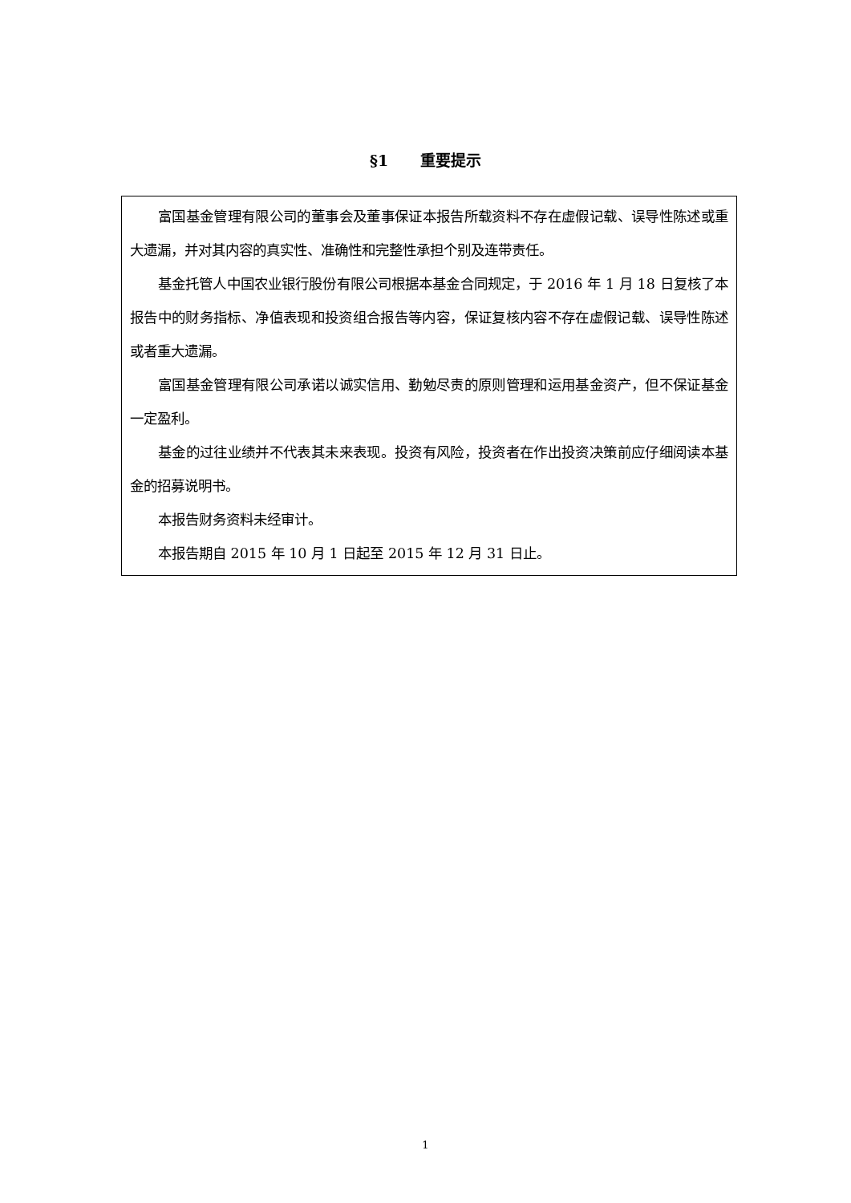§1 重要提示
富国基金管理有限公司的董事会及董事保证本报告所载资料不存在虚假记载、误导性陈述或重大遗漏，并对其内容的真实性、准确性和完整性承担个别及连带责任。
基金托管人中国农业银行股份有限公司根据本基金合同规定，于 2016 年 1 月 18 日复核了本报告中的财务指标、净值表现和投资组合报告等内容，保证复核内容不存在虚假记载、误导性陈述或者重大遗漏。
富国基金管理有限公司承诺以诚实信用、勤勉尽责的原则管理和运用基金资产，但不保证基金一定盈利。
基金的过往业绩并不代表其未来表现。投资有风险，投资者在作出投资决策前应仔细阅读本基金的招募说明书。
本报告财务资料未经审计。
本报告期自 2015 年 10 月 1 日起至 2015 年 12 月 31 日止。
1